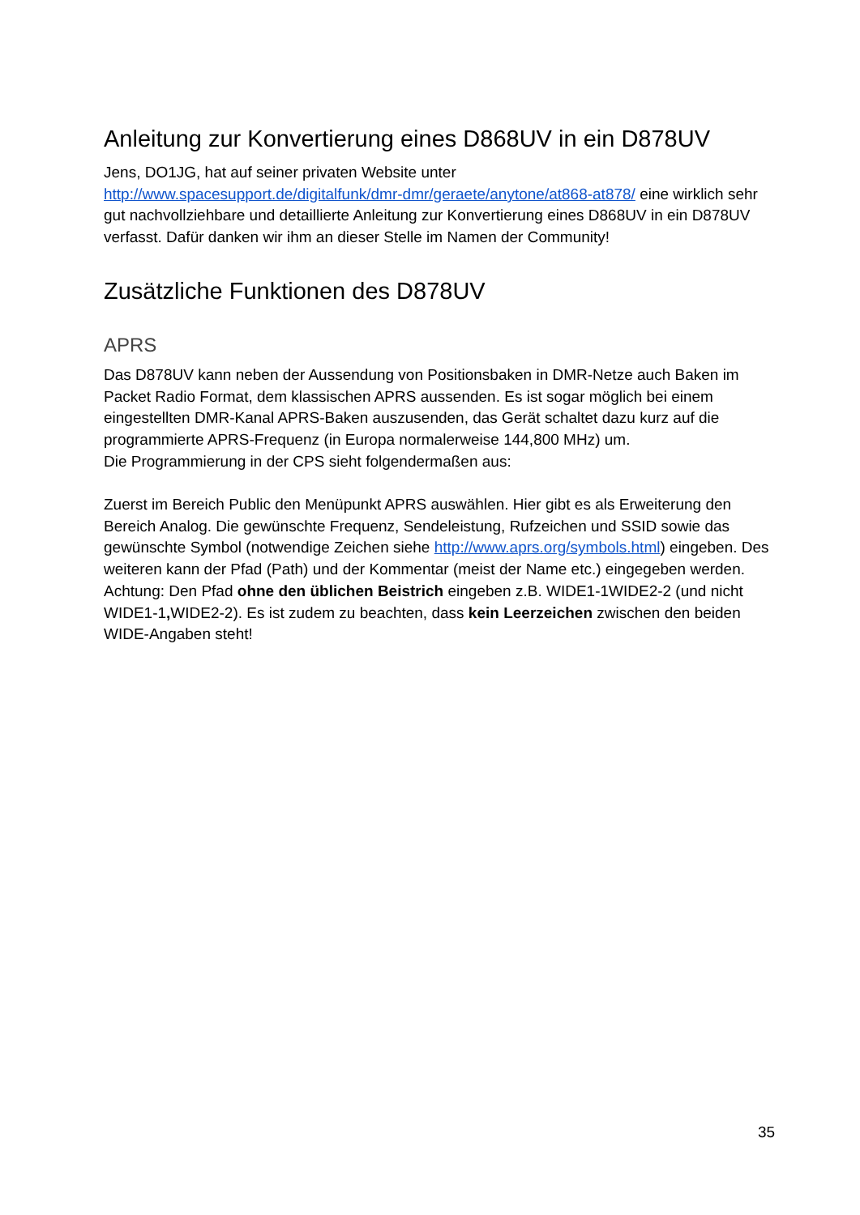Anleitung zur Konvertierung eines D868UV in ein D878UV
Jens, DO1JG, hat auf seiner privaten Website unter
http://www.spacesupport.de/digitalfunk/dmr-dmr/geraete/anytone/at868-at878/ eine wirklich sehr gut nachvollziehbare und detaillierte Anleitung zur Konvertierung eines D868UV in ein D878UV verfasst. Dafür danken wir ihm an dieser Stelle im Namen der Community!
Zusätzliche Funktionen des D878UV
APRS
Das D878UV kann neben der Aussendung von Positionsbaken in DMR-Netze auch Baken im Packet Radio Format, dem klassischen APRS aussenden. Es ist sogar möglich bei einem eingestellten DMR-Kanal APRS-Baken auszusenden, das Gerät schaltet dazu kurz auf die programmierte APRS-Frequenz (in Europa normalerweise 144,800 MHz) um.
Die Programmierung in der CPS sieht folgendermaßen aus:
Zuerst im Bereich Public den Menüpunkt APRS auswählen. Hier gibt es als Erweiterung den Bereich Analog. Die gewünschte Frequenz, Sendeleistung, Rufzeichen und SSID sowie das gewünschte Symbol (notwendige Zeichen siehe http://www.aprs.org/symbols.html) eingeben. Des weiteren kann der Pfad (Path) und der Kommentar (meist der Name etc.) eingegeben werden.
Achtung: Den Pfad ohne den üblichen Beistrich eingeben z.B. WIDE1-1WIDE2-2 (und nicht WIDE1-1, WIDE2-2). Es ist zudem zu beachten, dass kein Leerzeichen zwischen den beiden WIDE-Angaben steht!
35